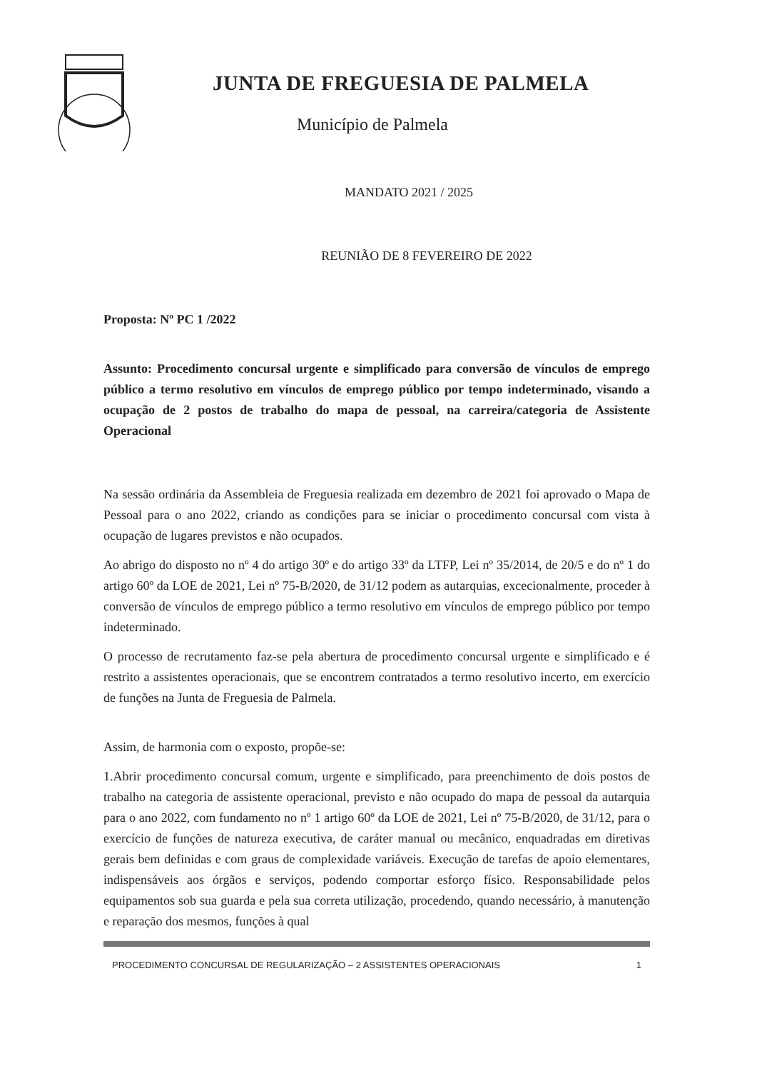JUNTA DE FREGUESIA DE PALMELA
Município de Palmela
MANDATO 2021 / 2025
REUNIÃO DE 8 FEVEREIRO DE 2022
Proposta: Nº PC 1 /2022
Assunto: Procedimento concursal urgente e simplificado para conversão de vínculos de emprego público a termo resolutivo em vínculos de emprego público por tempo indeterminado, visando a ocupação de 2 postos de trabalho do mapa de pessoal, na carreira/categoria de Assistente Operacional
Na sessão ordinária da Assembleia de Freguesia realizada em dezembro de 2021 foi aprovado o Mapa de Pessoal para o ano 2022, criando as condições para se iniciar o procedimento concursal com vista à ocupação de lugares previstos e não ocupados.
Ao abrigo do disposto no nº 4 do artigo 30º e do artigo 33º da LTFP, Lei nº 35/2014, de 20/5 e do nº 1 do artigo 60º da LOE de 2021, Lei nº 75-B/2020, de 31/12 podem as autarquias, excecionalmente, proceder à conversão de vínculos de emprego público a termo resolutivo em vínculos de emprego público por tempo indeterminado.
O processo de recrutamento faz-se pela abertura de procedimento concursal urgente e simplificado e é restrito a assistentes operacionais, que se encontrem contratados a termo resolutivo incerto, em exercício de funções na Junta de Freguesia de Palmela.
Assim, de harmonia com o exposto, propõe-se:
1.Abrir procedimento concursal comum, urgente e simplificado, para preenchimento de dois postos de trabalho na categoria de assistente operacional, previsto e não ocupado do mapa de pessoal da autarquia para o ano 2022, com fundamento no nº 1 artigo 60º da LOE de 2021, Lei nº 75-B/2020, de 31/12, para o exercício de funções de natureza executiva, de caráter manual ou mecânico, enquadradas em diretivas gerais bem definidas e com graus de complexidade variáveis. Execução de tarefas de apoio elementares, indispensáveis aos órgãos e serviços, podendo comportar esforço físico. Responsabilidade pelos equipamentos sob sua guarda e pela sua correta utilização, procedendo, quando necessário, à manutenção e reparação dos mesmos, funções à qual
PROCEDIMENTO CONCURSAL DE REGULARIZAÇÃO – 2 ASSISTENTES OPERACIONAIS 1